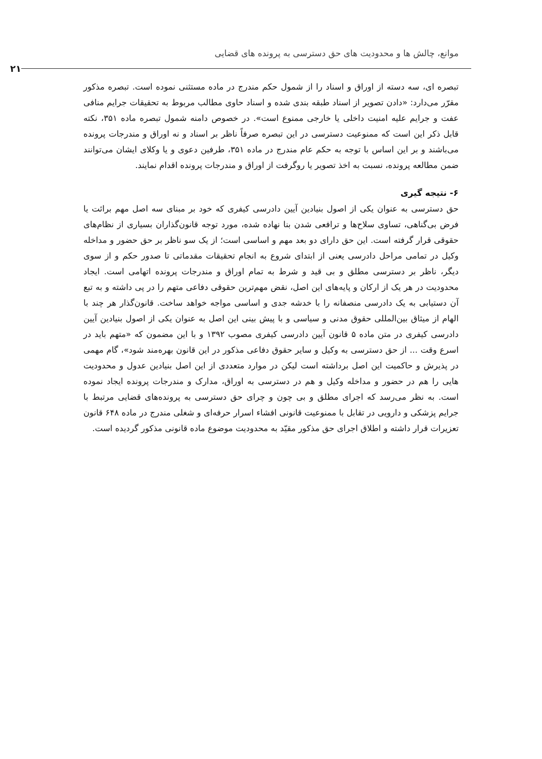موانع، چالش ها و محدودیت های حق دسترسی به پرونده های قضایی
۲۱
تبصره ای، سه دسته از اوراق و اسناد را از شمول حکم مندرج در ماده مستثنی نموده است. تبصره مذکور مقرّر می‌دارد: «دادن تصویر از اسناد طبقه بندی شده و اسناد حاوی مطالب مربوط به تحقیقات جرایم منافی عفت و جرایم علیه امنیت داخلی یا خارجی ممنوع است». در خصوص دامنه شمول تبصره ماده ۳۵۱، نکته قابل ذکر این است که ممنوعیت دسترسی در این تبصره صرفاً ناظر بر اسناد و نه اوراق و مندرجات پرونده می‌باشند و بر این اساس با توجه به حکم عام مندرج در ماده ۳۵۱، طرفین دعوی و یا وکلای ایشان می‌توانند ضمن مطالعه پرونده، نسبت به اخذ تصویر یا روگرفت از اوراق و مندرجات پرونده اقدام نمایند.
۶- نتیجه گیری
حق دسترسی به عنوان یکی از اصول بنیادین آیین دادرسی کیفری که خود بر مبنای سه اصل مهم برائت یا فرض بی‌گناهی، تساوی سلاح‌ها و ترافعی شدن بنا نهاده شده، مورد توجه قانون‌گذاران بسیاری از نظام‌های حقوقی قرار گرفته است. این حق دارای دو بعد مهم و اساسی است؛ از یک سو ناظر بر حق حضور و مداخله وکیل در تمامی مراحل دادرسی یعنی از ابتدای شروع به انجام تحقیقات مقدماتی تا صدور حکم و از سوی دیگر، ناظر بر دسترسی مطلق و بی قید و شرط به تمام اوراق و مندرجات پرونده اتهامی است. ایجاد محدودیت در هر یک از ارکان و پایه‌های این اصل، نقض مهم‌ترین حقوقی دفاعی متهم را در پی داشته و به تبع آن دستیابی به یک دادرسی منصفانه را با خدشه جدی و اساسی مواجه خواهد ساخت. قانون‌گذار هر چند با الهام از میثاق بین‌المللی حقوق مدنی و سیاسی و با پیش بینی این اصل به عنوان یکی از اصول بنیادین آیین دادرسی کیفری در متن ماده ۵ قانون آیین دادرسی کیفری مصوب ۱۳۹۲ و با این مضمون که «متهم باید در اسرع وقت ... از حق دسترسی به وکیل و سایر حقوق دفاعی مذکور در این قانون بهره‌مند شود»، گام مهمی در پذیرش و حاکمیت این اصل برداشته است لیکن در موارد متعددی از این اصل بنیادین عدول و محدودیت هایی را هم در حضور و مداخله وکیل و هم در دسترسی به اوراق، مدارک و مندرجات پرونده ایجاد نموده است. به نظر می‌رسد که اجرای مطلق و بی چون و چرای حق دسترسی به پرونده‌های قضایی مرتبط با جرایم پزشکی و دارویی در تقابل با ممنوعیت قانونی افشاء اسرار حرفه‌ای و شغلی مندرج در ماده ۶۴۸ قانون تعزیرات قرار داشته و اطلاق اجرای حق مذکور مقیّد به محدودیت موضوع ماده قانونی مذکور گردیده است.